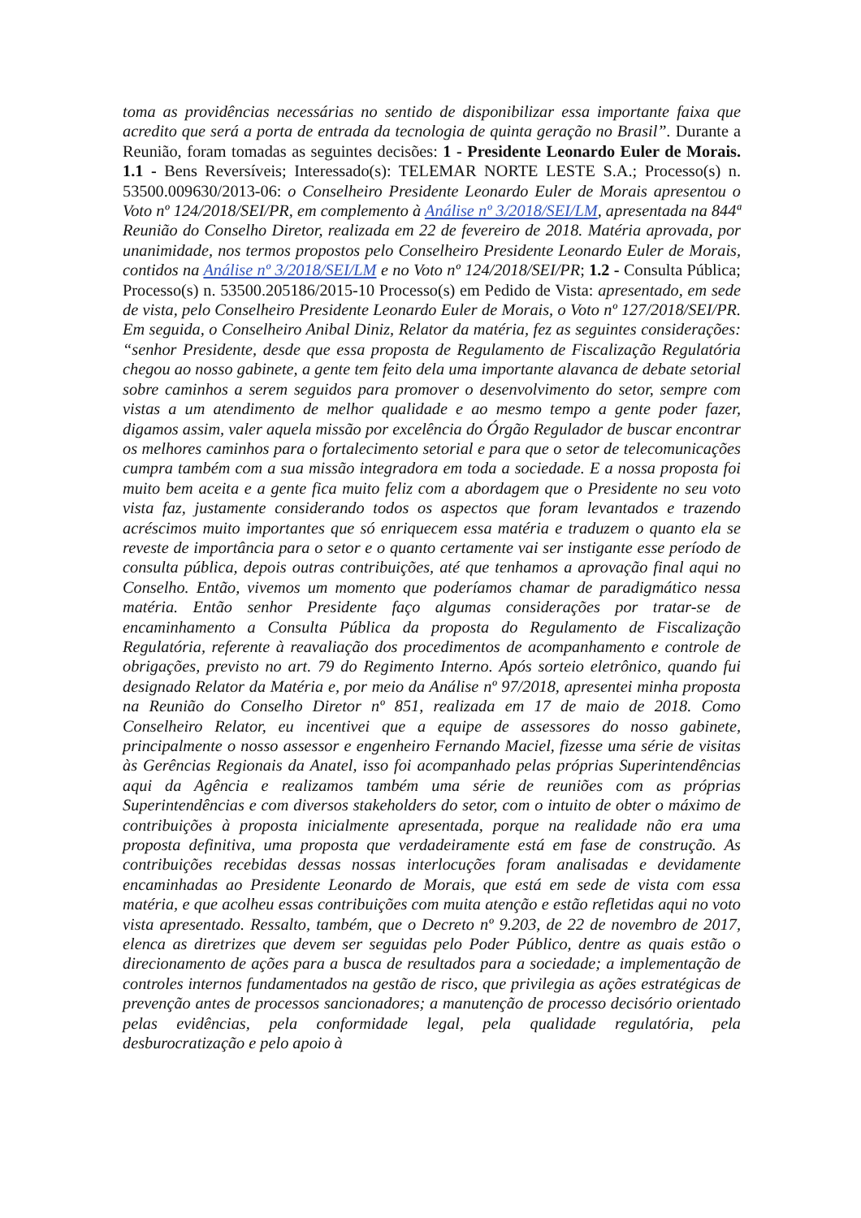toma as providências necessárias no sentido de disponibilizar essa importante faixa que acredito que será a porta de entrada da tecnologia de quinta geração no Brasil”. Durante a Reunião, foram tomadas as seguintes decisões: 1 - Presidente Leonardo Euler de Morais. 1.1 - Bens Reversíveis; Interessado(s): TELEMAR NORTE LESTE S.A.; Processo(s) n. 53500.009630/2013-06: o Conselheiro Presidente Leonardo Euler de Morais apresentou o Voto nº 124/2018/SEI/PR, em complemento à Análise nº 3/2018/SEI/LM, apresentada na 844ª Reunião do Conselho Diretor, realizada em 22 de fevereiro de 2018. Matéria aprovada, por unanimidade, nos termos propostos pelo Conselheiro Presidente Leonardo Euler de Morais, contidos na Análise nº 3/2018/SEI/LM e no Voto nº 124/2018/SEI/PR; 1.2 - Consulta Pública; Processo(s) n. 53500.205186/2015-10 Processo(s) em Pedido de Vista: apresentado, em sede de vista, pelo Conselheiro Presidente Leonardo Euler de Morais, o Voto nº 127/2018/SEI/PR. Em seguida, o Conselheiro Anibal Diniz, Relator da matéria, fez as seguintes considerações: “senhor Presidente, desde que essa proposta de Regulamento de Fiscalização Regulatória chegou ao nosso gabinete, a gente tem feito dela uma importante alavanca de debate setorial sobre caminhos a serem seguidos para promover o desenvolvimento do setor, sempre com vistas a um atendimento de melhor qualidade e ao mesmo tempo a gente poder fazer, digamos assim, valer aquela missão por excelência do Órgão Regulador de buscar encontrar os melhores caminhos para o fortalecimento setorial e para que o setor de telecomunicações cumpra também com a sua missão integradora em toda a sociedade. E a nossa proposta foi muito bem aceita e a gente fica muito feliz com a abordagem que o Presidente no seu voto vista faz, justamente considerando todos os aspectos que foram levantados e trazendo acréscimos muito importantes que só enriquecem essa matéria e traduzem o quanto ela se reveste de importância para o setor e o quanto certamente vai ser instigante esse período de consulta pública, depois outras contribuições, até que tenhamos a aprovação final aqui no Conselho. Então, vivemos um momento que poderíamos chamar de paradigmático nessa matéria. Então senhor Presidente faço algumas considerações por tratar-se de encaminhamento a Consulta Pública da proposta do Regulamento de Fiscalização Regulatória, referente à reavaliação dos procedimentos de acompanhamento e controle de obrigações, previsto no art. 79 do Regimento Interno. Após sorteio eletrônico, quando fui designado Relator da Matéria e, por meio da Análise nº 97/2018, apresentei minha proposta na Reunião do Conselho Diretor nº 851, realizada em 17 de maio de 2018. Como Conselheiro Relator, eu incentivei que a equipe de assessores do nosso gabinete, principalmente o nosso assessor e engenheiro Fernando Maciel, fizesse uma série de visitas às Gerências Regionais da Anatel, isso foi acompanhado pelas próprias Superintendências aqui da Agência e realizamos também uma série de reuniões com as próprias Superintendências e com diversos stakeholders do setor, com o intuito de obter o máximo de contribuições à proposta inicialmente apresentada, porque na realidade não era uma proposta definitiva, uma proposta que verdadeiramente está em fase de construção. As contribuições recebidas dessas nossas interlocuções foram analisadas e devidamente encaminhadas ao Presidente Leonardo de Morais, que está em sede de vista com essa matéria, e que acolheu essas contribuições com muita atenção e estão refletidas aqui no voto vista apresentado. Ressalto, também, que o Decreto nº 9.203, de 22 de novembro de 2017, elenca as diretrizes que devem ser seguidas pelo Poder Público, dentre as quais estão o direcionamento de ações para a busca de resultados para a sociedade; a implementação de controles internos fundamentados na gestão de risco, que privilegia as ações estratégicas de prevenção antes de processos sancionadores; a manutenção de processo decisório orientado pelas evidências, pela conformidade legal, pela qualidade regulatória, pela desburocratização e pelo apoio à